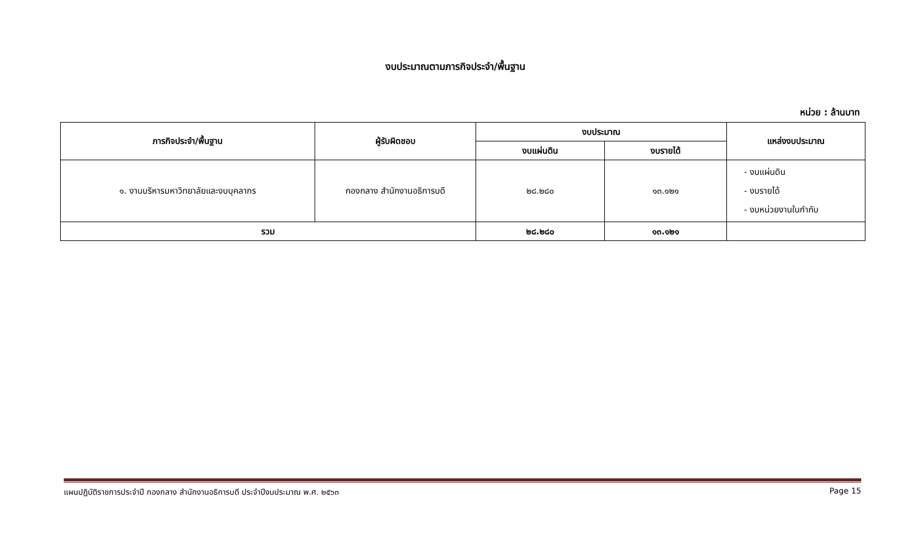งบประมาณตามภารกิจประจำ/พื้นฐาน
หน่วย : ล้านบาท
| ภารกิจประจำ/พื้นฐาน | ผู้รับผิดชอบ | งบประมาณ | | แหล่งงบประมาณ |
| --- | --- | --- | --- | --- |
| | | งบแผ่นดิน | งบรายได้ | |
| ๑. งานบริหารมหาวิทยาลัยและงบบุคลากร | กองกลาง สำนักงานอธิการบดี | ๒๘.๒๘๐ | ๑๓.๑๒๑ | - งบแผ่นดิน - งบรายได้ - งบหน่วยงานในกำกับ |
| รวม | | ๒๘.๒๘๐ | ๑๓.๑๒๑ | |
แผนปฏิบัติราชการประจำปี กองกลาง สำนักงานอธิการบดี ประจำปีงบประมาณ พ.ศ. ๒๕๖๓ Page 15